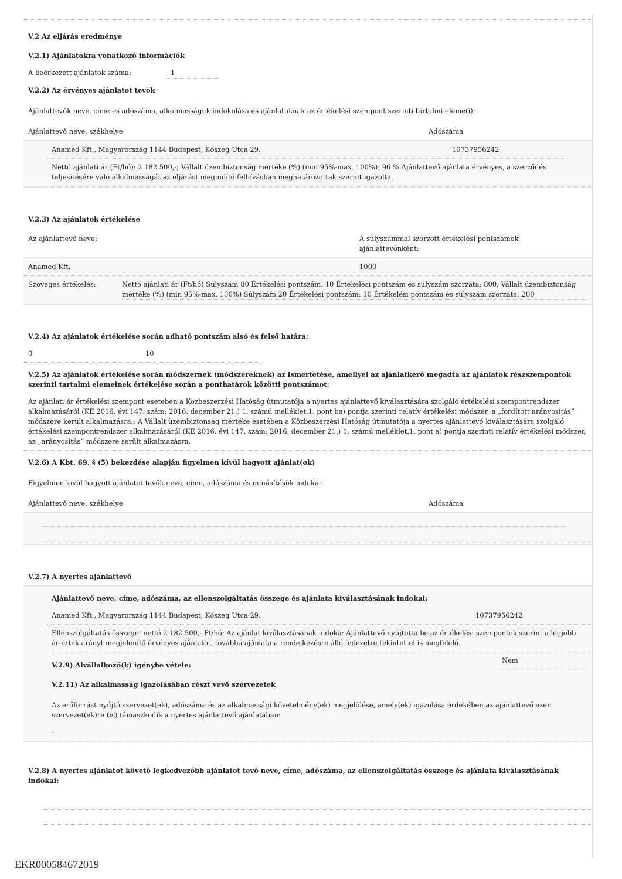V.2 Az eljárás eredménye
V.2.1) Ajánlatokra vonatkozó információk
A beérkezett ajánlatok száma: 1
V.2.2) Az érvényes ajánlatot tevők
Ajánlattevők neve, címe és adószáma, alkalmasságuk indokolása és ajánlatuknak az értékelési szempont szerinti tartalmi eleme(i):
Ajánlattevő neve, székhelye Adószáma
Anamed Kft., Magyarország 1144 Budapest, Kőszeg Utca 29. 10737956242
Nettó ajánlati ár (Ft/hó): 2 182 500,-; Vállalt üzembiztonság mértéke (%) (min 95%-max. 100%): 96 % Ajánlattevő ajánlata érvényes, a szerződés teljesítésére való alkalmasságát az eljárást megindító felhívásban meghatározottak szerint igazolta.
V.2.3) Az ajánlatok értékelése
Az ajánlattevő neve: A súlyszámmal szorzott értékelési pontszámok ajánlattevőnként:
Anamed Kft. 1000
Szöveges értékelés: Nettó ajánlati ár (Ft/hó) Súlyszám 80 Értékelési pontszám: 10 Értékelési pontszám és súlyszám szorzata: 800; Vállalt üzembiztonság mértéke (%) (min 95%-max. 100%) Súlyszám 20 Értékelési pontszám: 10 Értékelési pontszám és súlyszám szorzata: 200
V.2.4) Az ajánlatok értékelése során adható pontszám alsó és felső határa:
0 10
V.2.5) Az ajánlatok értékelése során módszernek (módszereknek) az ismertetése, amellyel az ajánlatkérő megadta az ajánlatok részszempontok szerinti tartalmi elemeinek értékelése során a ponthatárok közötti pontszámot:
Az ajánlati ár értékelési szempont eseteben a Közbeszerzési Hatóság útmutatója a nyertes ajánlattevő kiválasztására szolgáló értékelési szempontrendszer alkalmazásáról (KE 2016. évi 147. szám; 2016. december 21.) 1. számú melléklet.1. pont ba) pontja szerinti relatív értékelési módszer, a „fordított arányosítás” módszere került alkalmazásra.; A Vállalt üzembiztonság mértéke esetében a Közbeszerzési Hatóság útmutatója a nyertes ajánlattevő kiválasztására szolgáló értékelési szempontrendszer alkalmazásáról (KE 2016. évi 147. szám; 2016. december 21.) 1. számú melléklet.1. pont a) pontja szerinti relatív értékelési módszer, az „arányosítás” módszere serült alkalmazásra.
V.2.6) A Kbt. 69. § (5) bekezdése alapján figyelmen kívül hagyott ajánlat(ok)
Figyelmen kívül hagyott ajánlatot tevők neve, címe, adószáma és minősítésük indoka:
Ajánlattevő neve, székhelye Adószáma
V.2.7) A nyertes ajánlattevő
Ajánlattevő neve, címe, adószáma, az ellenszolgáltatás összege és ajánlata kiválasztásának indokai:
Anamed Kft., Magyarország 1144 Budapest, Kőszeg Utca 29. 10737956242
Ellenszolgáltatás összege: nettó 2 182 500,- Ft/hó; Az ajánlat kiválasztásának indoka: Ajánlattevő nyújtotta be az értékelési szempontok szerint a legjobb ár-érték arányt megjelenítő érvényes ajánlatot, továbbá ajánlata a rendelkezésre álló fedezetre tekintettel is megfelelő.
V.2.9) Alvállalkozó(k) igénybe vétele: Nem
V.2.11) Az alkalmasság igazolásában részt vevő szervezetek
Az erőforrást nyújtó szervezet(ek), adószáma és az alkalmassági követelmény(ek) megjelölése, amely(ek) igazolása érdekében az ajánlattevő ezen szervezet(ek)re (is) támaszkodik a nyertes ajánlattevő ajánlatában:
-
V.2.8) A nyertes ajánlatot követő legkedvezőbb ajánlatot tevő neve, címe, adószáma, az ellenszolgáltatás összege és ajánlata kiválasztásának indokai:
EKR000584672019